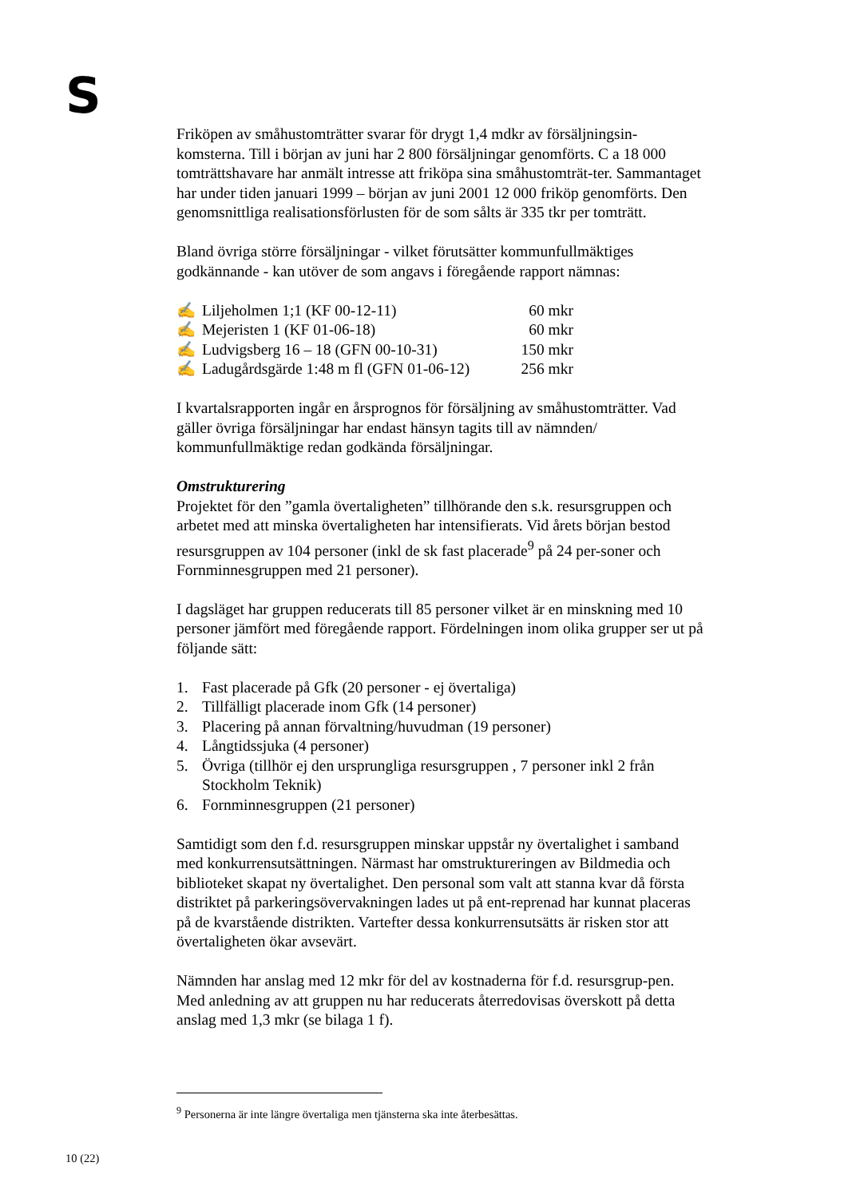S
Friköpen av småhustomträtter svarar för drygt 1,4 mdkr av försäljningsin-komsterna. Till i början av juni har 2 800 försäljningar genomförts. C a 18 000 tomträttshavare har anmält intresse att friköpa sina småhustomträt-ter. Sammantaget har under tiden januari 1999 – början av juni 2001 12 000 friköp genomförts. Den genomsnittliga realisationsförlusten för de som sålts är 335 tkr per tomträtt.
Bland övriga större försäljningar - vilket förutsätter kommunfullmäktiges godkännande - kan utöver de som angavs i föregående rapport nämnas:
✍ Liljeholmen 1;1 (KF 00-12-11) 60 mkr
✍ Mejeristen 1 (KF 01-06-18) 60 mkr
✍ Ludvigsberg 16 – 18 (GFN 00-10-31) 150 mkr
✍ Ladugårdsgärde 1:48 m fl (GFN 01-06-12) 256 mkr
I kvartalsrapporten ingår en årsprognos för försäljning av småhustomträtter. Vad gäller övriga försäljningar har endast hänsyn tagits till av nämnden/ kommunfullmäktige redan godkända försäljningar.
Omstrukturering
Projektet för den ”gamla övertaligheten” tillhörande den s.k. resursgruppen och arbetet med att minska övertaligheten har intensifierats. Vid årets början bestod resursgruppen av 104 personer (inkl de sk fast placerade<sup>9</sup> på 24 per-soner och Fornminnesgruppen med 21 personer).
I dagsläget har gruppen reducerats till 85 personer vilket är en minskning med 10 personer jämfört med föregående rapport. Fördelningen inom olika grupper ser ut på följande sätt:
1. Fast placerade på Gfk (20 personer - ej övertaliga)
2. Tillfälligt placerade inom Gfk (14 personer)
3. Placering på annan förvaltning/huvudman (19 personer)
4. Långtidssjuka (4 personer)
5. Övriga (tillhör ej den ursprungliga resursgruppen , 7 personer inkl 2 från Stockholm Teknik)
6. Fornminnesgruppen (21 personer)
Samtidigt som den f.d. resursgruppen minskar uppstår ny övertalighet i samband med konkurrensutsättningen. Närmast har omstruktureringen av Bildmedia och biblioteket skapat ny övertalighet. Den personal som valt att stanna kvar då första distriktet på parkeringsövervakningen lades ut på ent-reprenad har kunnat placeras på de kvarstående distrikten. Vartefter dessa konkurrensutsätts är risken stor att övertaligheten ökar avsevärt.
Nämnden har anslag med 12 mkr för del av kostnaderna för f.d. resursgrup-pen. Med anledning av att gruppen nu har reducerats återredovisas överskott på detta anslag med 1,3 mkr (se bilaga 1 f).
<sup>9</sup> Personerna är inte längre övertaliga men tjänsterna ska inte återbesättas.
10 (22)